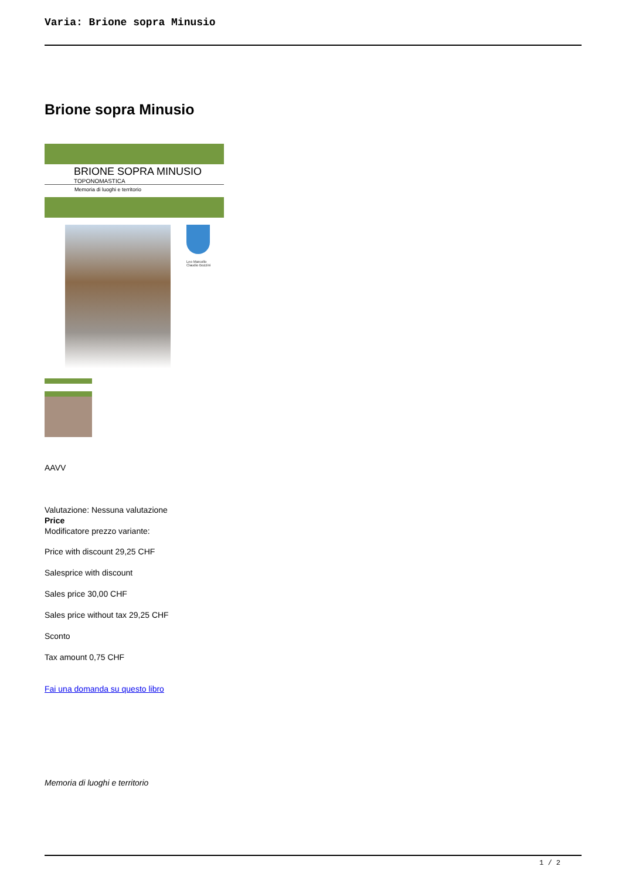Varia: Brione sopra Minusio
Brione sopra Minusio
BRIONE SOPRA MINUSIO
TOPONOMASTICA
Memoria di luoghi e territorio
Leo Marcollo
Claudio Bozzini
AAVV
Valutazione: Nessuna valutazione
Price
Modificatore prezzo variante:
Price with discount 29,25 CHF
Salesprice with discount
Sales price 30,00 CHF
Sales price without tax 29,25 CHF
Sconto
Tax amount 0,75 CHF
Fai una domanda su questo libro
Memoria di luoghi e territorio
1 / 2